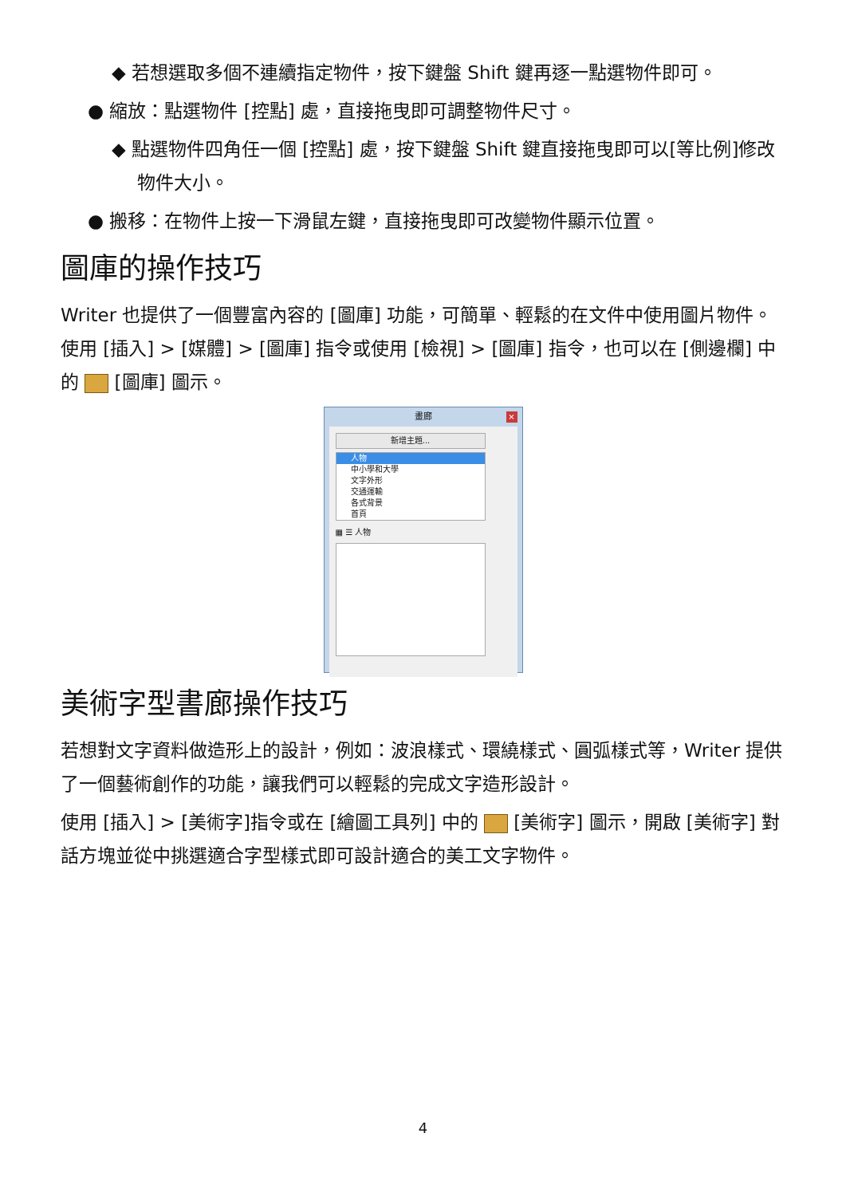◆ 若想選取多個不連續指定物件，按下鍵盤 Shift 鍵再逐一點選物件即可。
● 縮放：點選物件 [控點] 處，直接拖曳即可調整物件尺寸。
◆ 點選物件四角任一個 [控點] 處，按下鍵盤 Shift 鍵直接拖曳即可以[等比例]修改物件大小。
● 搬移：在物件上按一下滑鼠左鍵，直接拖曳即可改變物件顯示位置。
圖庫的操作技巧
Writer 也提供了一個豐富內容的 [圖庫] 功能，可簡單、輕鬆的在文件中使用圖片物件。使用 [插入] > [媒體] > [圖庫] 指令或使用 [檢視] > [圖庫] 指令，也可以在 [側邊欄] 中的 [圖庫] 圖示。
畫廊
×
新增主題...
人物
中小學和大學
文字外形
交通運輸
各式背景
首頁
▦ ☰ 人物
美術字型書廊操作技巧
若想對文字資料做造形上的設計，例如：波浪樣式、環繞樣式、圓弧樣式等，Writer 提供了一個藝術創作的功能，讓我們可以輕鬆的完成文字造形設計。
使用 [插入] > [美術字]指令或在 [繪圖工具列] 中的 [美術字] 圖示，開啟 [美術字] 對話方塊並從中挑選適合字型樣式即可設計適合的美工文字物件。
4